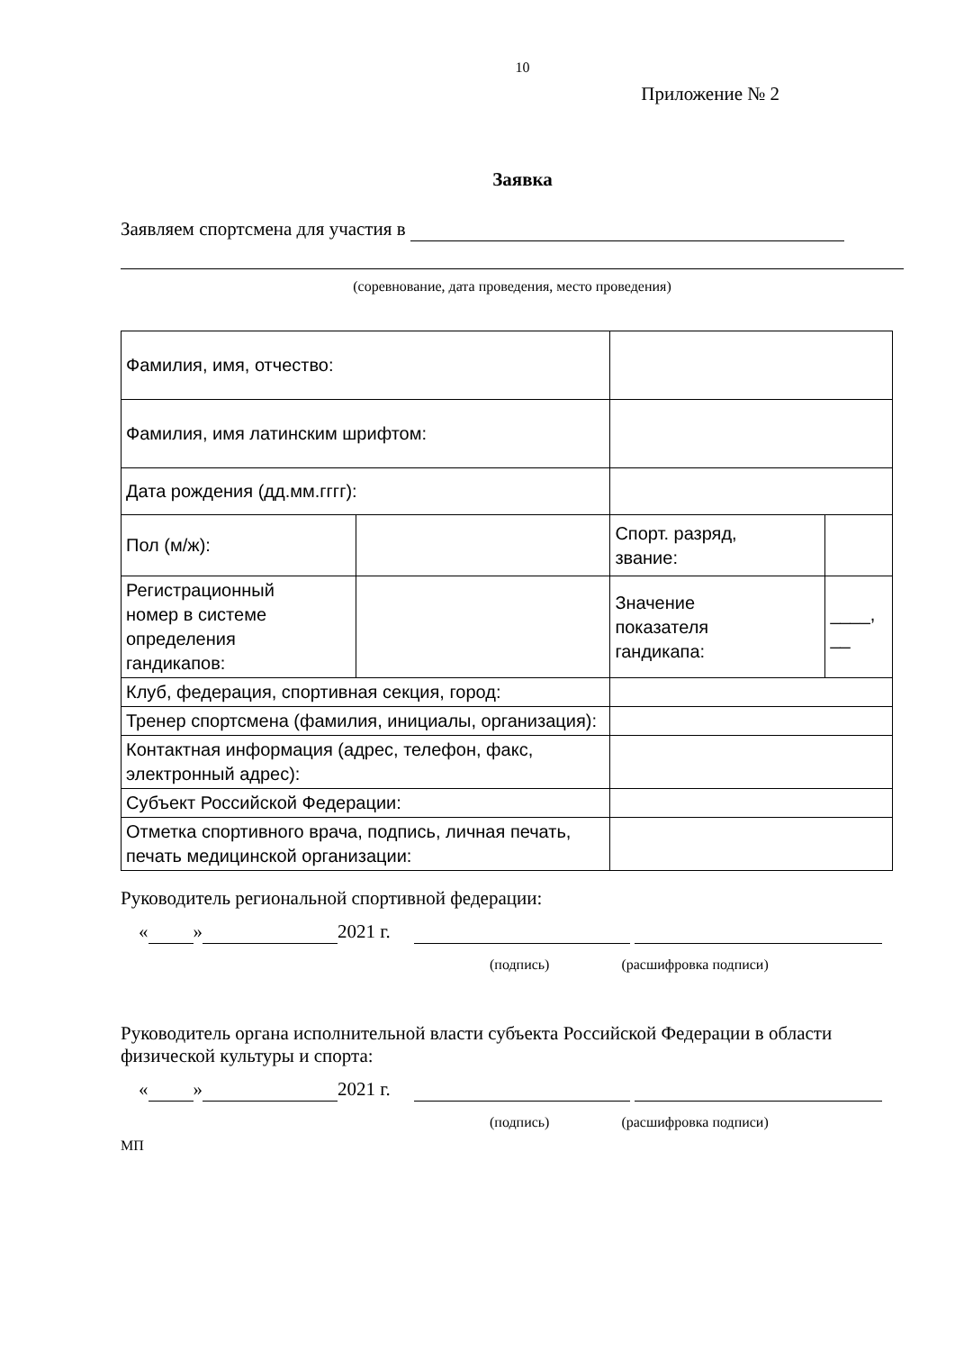10
Приложение № 2
Заявка
Заявляем спортсмена для участия в
(соревнование, дата проведения, место проведения)
| Фамилия, имя, отчество: | | | |
| Фамилия, имя латинским шрифтом: | | | |
| Дата рождения (дд.мм.гггг): | | | |
| Пол (м/ж): | | Спорт. разряд, звание: | |
| Регистрационный номер в системе определения гандикапов: | | Значение показателя гандикапа: | ____, __ |
| Клуб, федерация, спортивная секция, город: | | | |
| Тренер спортсмена (фамилия, инициалы, организация): | | | |
| Контактная информация (адрес, телефон, факс, электронный адрес): | | | |
| Субъект Российской Федерации: | | | |
| Отметка спортивного врача, подпись, личная печать, печать медицинской организации: | | | |
Руководитель региональной спортивной федерации:
« » 2021 г.
(подпись) (расшифровка подписи)
Руководитель органа исполнительной власти субъекта Российской Федерации в области физической культуры и спорта:
« » 2021 г.
(подпись) (расшифровка подписи)
МП